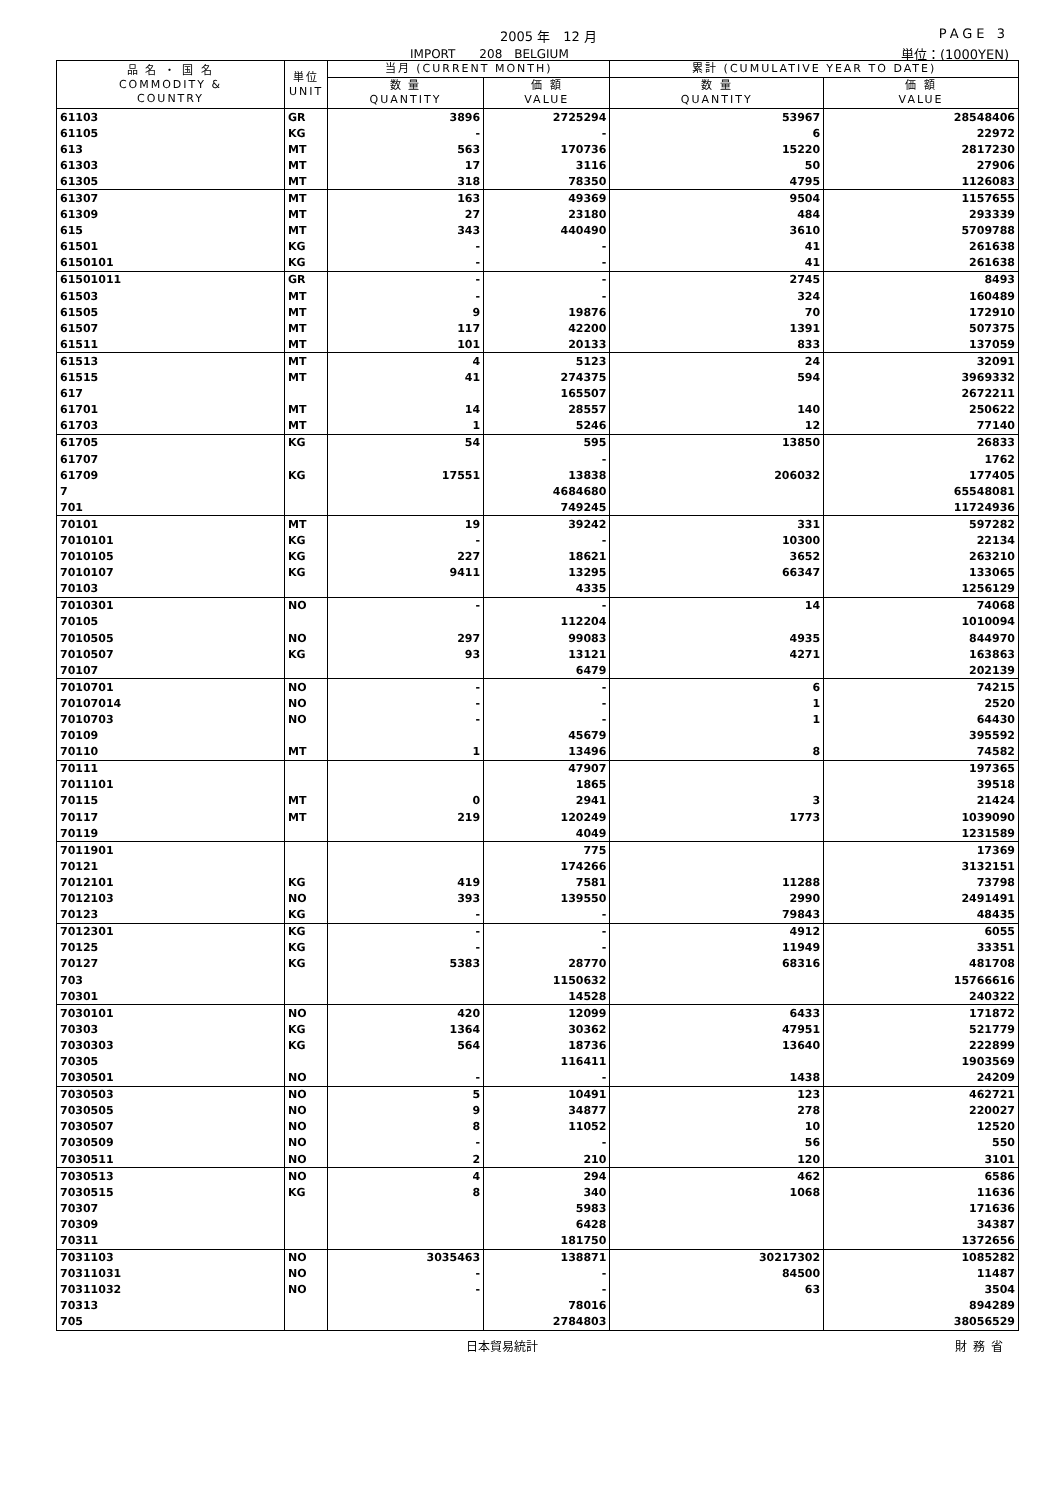2005 年　12 月 PAGE 3
IMPORT　　208　BELGIUM 単位：(1000YEN)
| 品 名 ・ 国 名 COMMODITY & COUNTRY | 単位 UNIT | 当月 (CURRENT MONTH) | | 累計 (CUMULATIVE YEAR TO DATE) | |
| --- | --- | --- | --- | --- | --- |
| | | 数 量 QUANTITY | 価 額 VALUE | 数 量 QUANTITY | 価 額 VALUE |
| 61103 | GR | 3896 | 2725294 | 53967 | 28548406 |
| 61105 | KG | - | - | 6 | 22972 |
| 613 | MT | 563 | 170736 | 15220 | 2817230 |
| 61303 | MT | 17 | 3116 | 50 | 27906 |
| 61305 | MT | 318 | 78350 | 4795 | 1126083 |
| 61307 | MT | 163 | 49369 | 9504 | 1157655 |
| 61309 | MT | 27 | 23180 | 484 | 293339 |
| 615 | MT | 343 | 440490 | 3610 | 5709788 |
| 61501 | KG | - | - | 41 | 261638 |
| 6150101 | KG | - | - | 41 | 261638 |
| 61501011 | GR | - | - | 2745 | 8493 |
| 61503 | MT | - | - | 324 | 160489 |
| 61505 | MT | 9 | 19876 | 70 | 172910 |
| 61507 | MT | 117 | 42200 | 1391 | 507375 |
| 61511 | MT | 101 | 20133 | 833 | 137059 |
| 61513 | MT | 4 | 5123 | 24 | 32091 |
| 61515 | MT | 41 | 274375 | 594 | 3969332 |
| 617 | | | 165507 | | 2672211 |
| 61701 | MT | 14 | 28557 | 140 | 250622 |
| 61703 | MT | 1 | 5246 | 12 | 77140 |
| 61705 | KG | 54 | 595 | 13850 | 26833 |
| 61707 | | | - | | 1762 |
| 61709 | KG | 17551 | 13838 | 206032 | 177405 |
| 7 | | | 4684680 | | 65548081 |
| 701 | | | 749245 | | 11724936 |
| 70101 | MT | 19 | 39242 | 331 | 597282 |
| 7010101 | KG | - | - | 10300 | 22134 |
| 7010105 | KG | 227 | 18621 | 3652 | 263210 |
| 7010107 | KG | 9411 | 13295 | 66347 | 133065 |
| 70103 | | | 4335 | | 1256129 |
| 7010301 | NO | - | - | 14 | 74068 |
| 70105 | | | 112204 | | 1010094 |
| 7010505 | NO | 297 | 99083 | 4935 | 844970 |
| 7010507 | KG | 93 | 13121 | 4271 | 163863 |
| 70107 | | | 6479 | | 202139 |
| 7010701 | NO | - | - | 6 | 74215 |
| 70107014 | NO | - | - | 1 | 2520 |
| 7010703 | NO | - | - | 1 | 64430 |
| 70109 | | | 45679 | | 395592 |
| 70110 | MT | 1 | 13496 | 8 | 74582 |
| 70111 | | | 47907 | | 197365 |
| 7011101 | | | 1865 | | 39518 |
| 70115 | MT | 0 | 2941 | 3 | 21424 |
| 70117 | MT | 219 | 120249 | 1773 | 1039090 |
| 70119 | | | 4049 | | 1231589 |
| 7011901 | | | 775 | | 17369 |
| 70121 | | | 174266 | | 3132151 |
| 7012101 | KG | 419 | 7581 | 11288 | 73798 |
| 7012103 | NO | 393 | 139550 | 2990 | 2491491 |
| 70123 | KG | - | - | 79843 | 48435 |
| 7012301 | KG | - | - | 4912 | 6055 |
| 70125 | KG | - | - | 11949 | 33351 |
| 70127 | KG | 5383 | 28770 | 68316 | 481708 |
| 703 | | | 1150632 | | 15766616 |
| 70301 | | | 14528 | | 240322 |
| 7030101 | NO | 420 | 12099 | 6433 | 171872 |
| 70303 | KG | 1364 | 30362 | 47951 | 521779 |
| 7030303 | KG | 564 | 18736 | 13640 | 222899 |
| 70305 | | | 116411 | | 1903569 |
| 7030501 | NO | - | - | 1438 | 24209 |
| 7030503 | NO | 5 | 10491 | 123 | 462721 |
| 7030505 | NO | 9 | 34877 | 278 | 220027 |
| 7030507 | NO | 8 | 11052 | 10 | 12520 |
| 7030509 | NO | - | - | 56 | 550 |
| 7030511 | NO | 2 | 210 | 120 | 3101 |
| 7030513 | NO | 4 | 294 | 462 | 6586 |
| 7030515 | KG | 8 | 340 | 1068 | 11636 |
| 70307 | | | 5983 | | 171636 |
| 70309 | | | 6428 | | 34387 |
| 70311 | | | 181750 | | 1372656 |
| 7031103 | NO | 3035463 | 138871 | 30217302 | 1085282 |
| 70311031 | NO | - | - | 84500 | 11487 |
| 70311032 | NO | - | - | 63 | 3504 |
| 70313 | | | 78016 | | 894289 |
| 705 | | | 2784803 | | 38056529 |
日本貿易統計 財務省